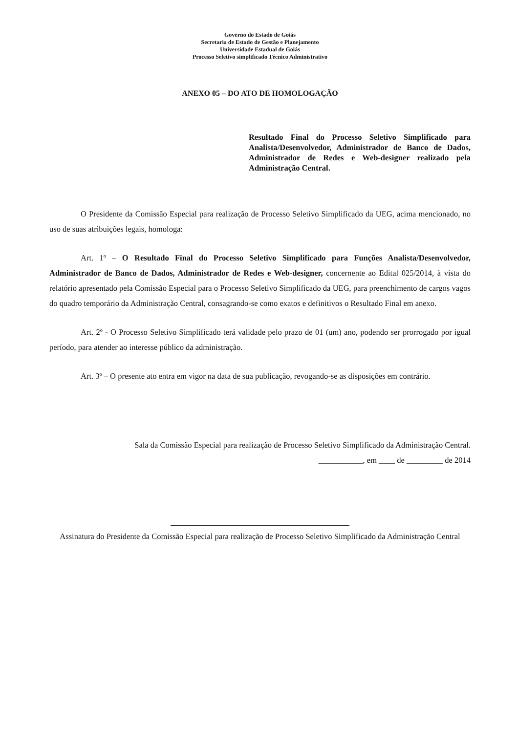Governo do Estado de Goiás
Secretaria de Estado de Gestão e Planejamento
Universidade Estadual de Goiás
Processo Seletivo simplificado Técnico Administrativo
ANEXO 05 – DO ATO DE HOMOLOGAÇÃO
Resultado Final do Processo Seletivo Simplificado para Analista/Desenvolvedor, Administrador de Banco de Dados, Administrador de Redes e Web-designer realizado pela Administração Central.
O Presidente da Comissão Especial para realização de Processo Seletivo Simplificado da UEG, acima mencionado, no uso de suas atribuições legais, homologa:
Art. 1º – O Resultado Final do Processo Seletivo Simplificado para Funções Analista/Desenvolvedor, Administrador de Banco de Dados, Administrador de Redes e Web-designer, concernente ao Edital 025/2014, à vista do relatório apresentado pela Comissão Especial para o Processo Seletivo Simplificado da UEG, para preenchimento de cargos vagos do quadro temporário da Administração Central, consagrando-se como exatos e definitivos o Resultado Final em anexo.
Art. 2º - O Processo Seletivo Simplificado terá validade pelo prazo de 01 (um) ano, podendo ser prorrogado por igual período, para atender ao interesse público da administração.
Art. 3º – O presente ato entra em vigor na data de sua publicação, revogando-se as disposições em contrário.
Sala da Comissão Especial para realização de Processo Seletivo Simplificado da Administração Central.
___________, em ____ de _________ de 2014
Assinatura do Presidente da Comissão Especial para realização de Processo Seletivo Simplificado da Administração Central